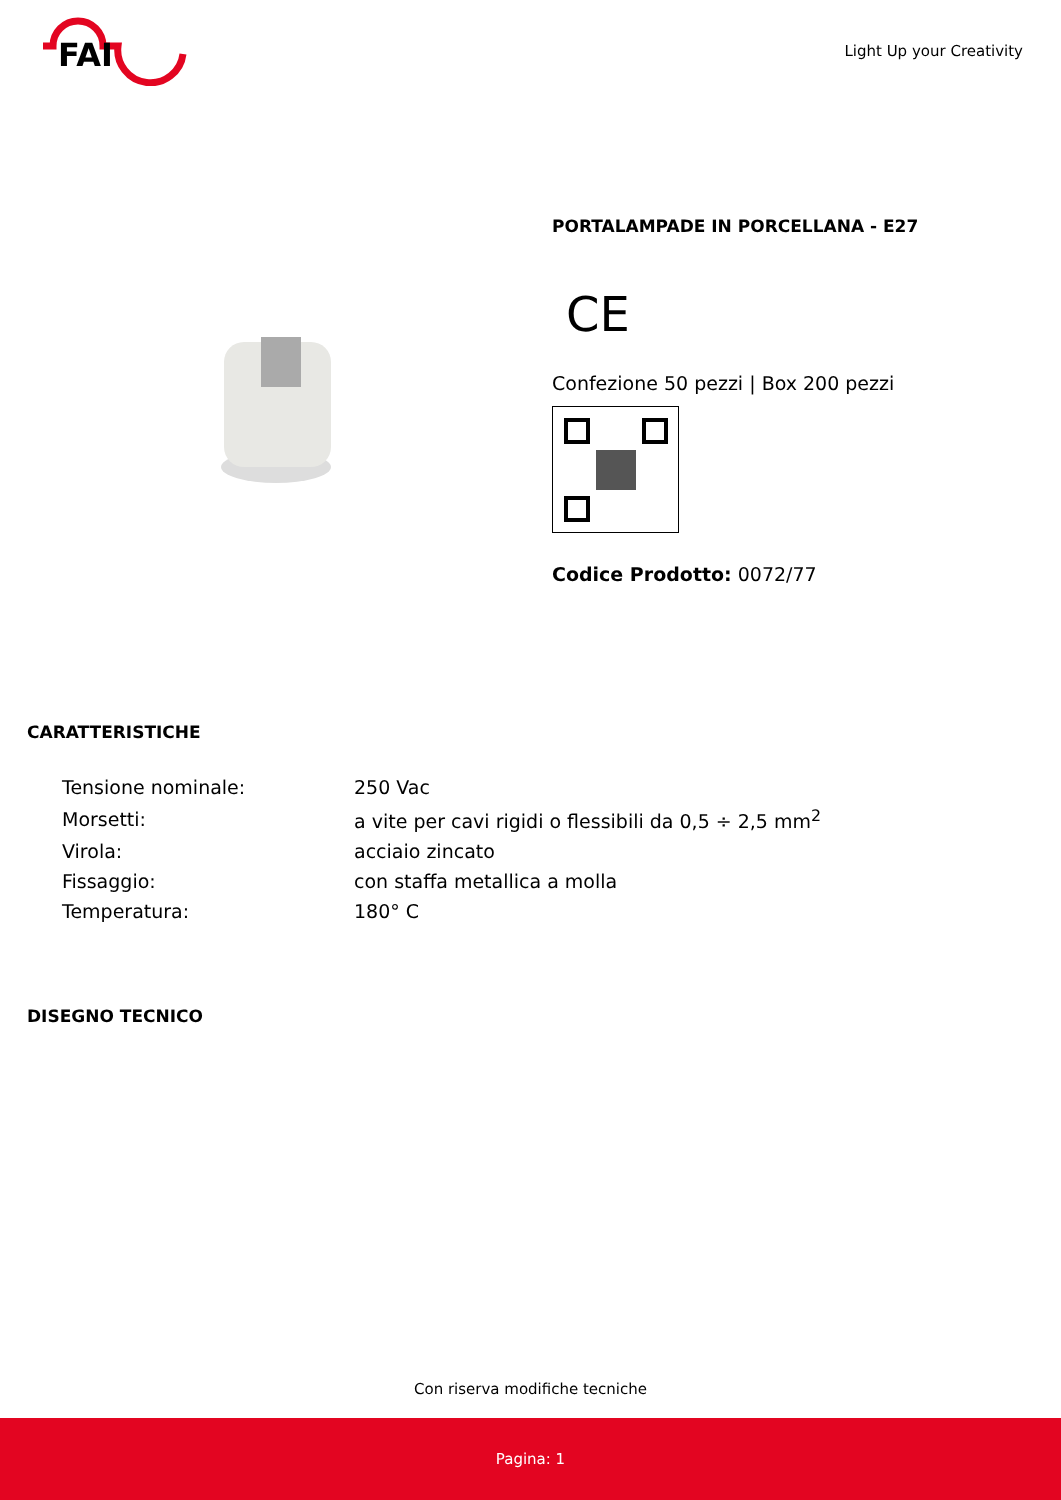FAI
Light Up your Creativity
PORTALAMPADE IN PORCELLANA - E27
CE
Confezione 50 pezzi | Box 200 pezzi
Codice Prodotto: 0072/77
CARATTERISTICHE
| Tensione nominale: | 250 Vac |
| Morsetti: | a vite per cavi rigidi o flessibili da 0,5 ÷ 2,5 mm<sup>2</sup> |
| Virola: | acciaio zincato |
| Fissaggio: | con staffa metallica a molla |
| Temperatura: | 180° C |
DISEGNO TECNICO
Con riserva modifiche tecniche
Pagina: 1